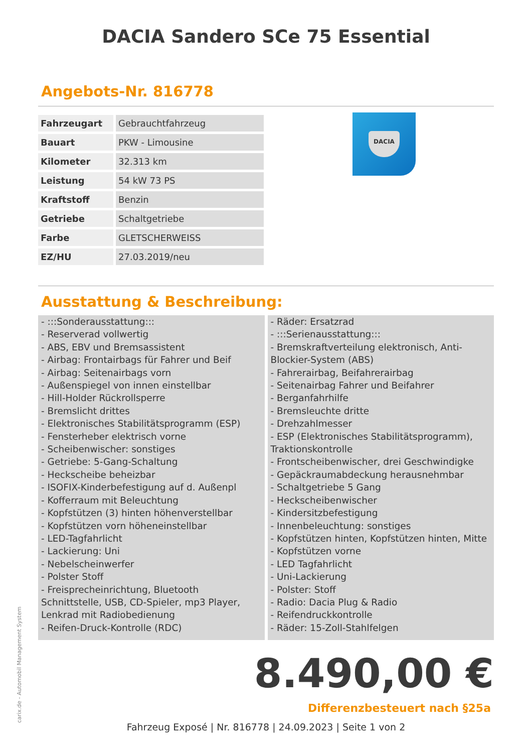DACIA Sandero SCe 75 Essential
Angebots-Nr. 816778
| Fahrzeugart | Gebrauchtfahrzeug |
| Bauart | PKW - Limousine |
| Kilometer | 32.313 km |
| Leistung | 54 kW 73 PS |
| Kraftstoff | Benzin |
| Getriebe | Schaltgetriebe |
| Farbe | GLETSCHERWEISS |
| EZ/HU | 27.03.2019/neu |
DACIA
Ausstattung & Beschreibung:
- :::Sonderausstattung:::
- Reserverad vollwertig
- ABS, EBV und Bremsassistent
- Airbag: Frontairbags für Fahrer und Beif
- Airbag: Seitenairbags vorn
- Außenspiegel von innen einstellbar
- Hill-Holder Rückrollsperre
- Bremslicht drittes
- Elektronisches Stabilitätsprogramm (ESP)
- Fensterheber elektrisch vorne
- Scheibenwischer: sonstiges
- Getriebe: 5-Gang-Schaltung
- Heckscheibe beheizbar
- ISOFIX-Kinderbefestigung auf d. Außenpl
- Kofferraum mit Beleuchtung
- Kopfstützen (3) hinten höhenverstellbar
- Kopfstützen vorn höheneinstellbar
- LED-Tagfahrlicht
- Lackierung: Uni
- Nebelscheinwerfer
- Polster Stoff
- Freisprecheinrichtung, Bluetooth Schnittstelle, USB, CD-Spieler, mp3 Player, Lenkrad mit Radiobedienung
- Reifen-Druck-Kontrolle (RDC)
- Räder: Ersatzrad
- :::Serienausstattung:::
- Bremskraftverteilung elektronisch, Anti-Blockier-System (ABS)
- Fahrerairbag, Beifahrerairbag
- Seitenairbag Fahrer und Beifahrer
- Berganfahrhilfe
- Bremsleuchte dritte
- Drehzahlmesser
- ESP (Elektronisches Stabilitätsprogramm), Traktionskontrolle
- Frontscheibenwischer, drei Geschwindigke
- Gepäckraumabdeckung herausnehmbar
- Schaltgetriebe 5 Gang
- Heckscheibenwischer
- Kindersitzbefestigung
- Innenbeleuchtung: sonstiges
- Kopfstützen hinten, Kopfstützen hinten, Mitte
- Kopfstützen vorne
- LED Tagfahrlicht
- Uni-Lackierung
- Polster: Stoff
- Radio: Dacia Plug & Radio
- Reifendruckkontrolle
- Räder: 15-Zoll-Stahlfelgen
8.490,00 €
Differenzbesteuert nach §25a
Fahrzeug Exposé | Nr. 816778 | 24.09.2023 | Seite 1 von 2
carix.de - Automobil Management System